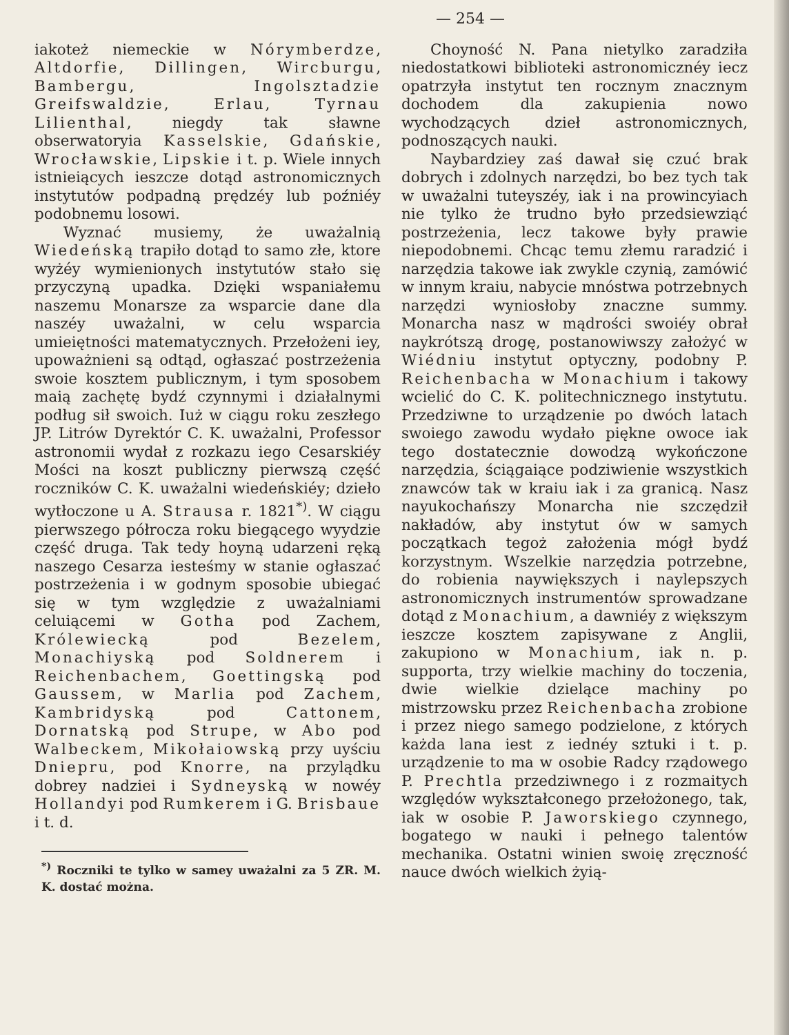— 254 —
iakoteż niemeckie w Nórymberdze, Altdorfie, Dillingen, Wircburgu, Bambergu, Ingolsztadzie Greifswaldzie, Erlau, Tyrnau Lilienthal, niegdy tak sławne obserwatoryia Kasselskie, Gdańskie, Wrocławskie, Lipskie i t. p. Wiele innych istnieiących ieszcze dotąd astronomicznych instytutów podpadną prędzéy lub poźniéy podobnemu losowi.
Wyznać musiemy, że uważalnią Wiedeńską trapiło dotąd to samo złe, ktore wyżéy wymienionych instytutów stało się przyczyną upadka. Dzięki wspaniałemu naszemu Monarsze za wsparcie dane dla naszéy uważalni, w celu wsparcia umieiętności matematycznych. Przełożeni iey, upoważnieni są odtąd, ogłaszać postrzeżenia swoie kosztem publicznym, i tym sposobem maią zachętę bydź czynnymi i działalnymi podług sił swoich. Iuż w ciągu roku zeszłego JP. Litrów Dyrektór C. K. uważalni, Professor astronomii wydał z rozkazu iego Cesarskiéy Mości na koszt publiczny pierwszą część roczników C. K. uważalni wiedeńskiéy; dzieło wytłoczone u A. Strausa r. 1821<sup>*)</sup>. W ciągu pierwszego półrocza roku biegącego wyydzie część druga. Tak tedy hoyną udarzeni ręką naszego Cesarza iesteśmy w stanie ogłaszać postrzeżenia i w godnym sposobie ubiegać się w tym względzie z uważalniami celuiącemi w Gotha pod Zachem, Królewiecką pod Bezelem, Monachiyską pod Soldnerem i Reichenbachem, Goettingską pod Gaussem, w Marlia pod Zachem, Kambridyską pod Cattonem, Dornatską pod Strupe, w Abo pod Walbeckem, Mikołaiowską przy uyściu Dniepru, pod Knorre, na przylądku dobrey nadziei i Sydneyską w nowéy Hollandyi pod Rumkerem i G. Brisbaue i t. d.
<sup>*)</sup> Roczniki te tylko w samey uważalni za 5 ZR. M. K. dostać można.
Choyność N. Pana nietylko zaradziła niedostatkowi biblioteki astronomicznéy iecz opatrzyła instytut ten rocznym znacznym dochodem dla zakupienia nowo wychodzących dzieł astronomicznych, podnoszących nauki.
Naybardziey zaś dawał się czuć brak dobrych i zdolnych narzędzi, bo bez tych tak w uważalni tuteyszéy, iak i na prowincyiach nie tylko że trudno było przedsiewziąć postrzeżenia, lecz takowe były prawie niepodobnemi. Chcąc temu złemu raradzić i narzędzia takowe iak zwykle czynią, zamówić w innym kraiu, nabycie mnóstwa potrzebnych narzędzi wyniosłoby znaczne summy. Monarcha nasz w mądrości swoiéy obrał naykrótszą drogę, postanowiwszy założyć w Wiédniu instytut optyczny, podobny P. Reichenbacha w Monachium i takowy wcielić do C. K. politechnicznego instytutu. Przedziwne to urządzenie po dwóch latach swoiego zawodu wydało piękne owoce iak tego dostatecznie dowodzą wykończone narzędzia, ściągaiące podziwienie wszystkich znawców tak w kraiu iak i za granicą. Nasz nayukochańszy Monarcha nie szczędził nakładów, aby instytut ów w samych początkach tegoż założenia mógł bydź korzystnym. Wszelkie narzędzia potrzebne, do robienia naywiększych i naylepszych astronomicznych instrumentów sprowadzane dotąd z Monachium, a dawniéy z większym ieszcze kosztem zapisywane z Anglii, zakupiono w Monachium, iak n. p. supporta, trzy wielkie machiny do toczenia, dwie wielkie dzielące machiny po mistrzowsku przez Reichenbacha zrobione i przez niego samego podzielone, z których każda lana iest z iednéy sztuki i t. p. urządzenie to ma w osobie Radcy rządowego P. Prechtla przedziwnego i z rozmaitych względów wykształconego przełożonego, tak, iak w osobie P. Jaworskiego czynnego, bogatego w nauki i pełnego talentów mechanika. Ostatni winien swoię zręczność nauce dwóch wielkich żyią-